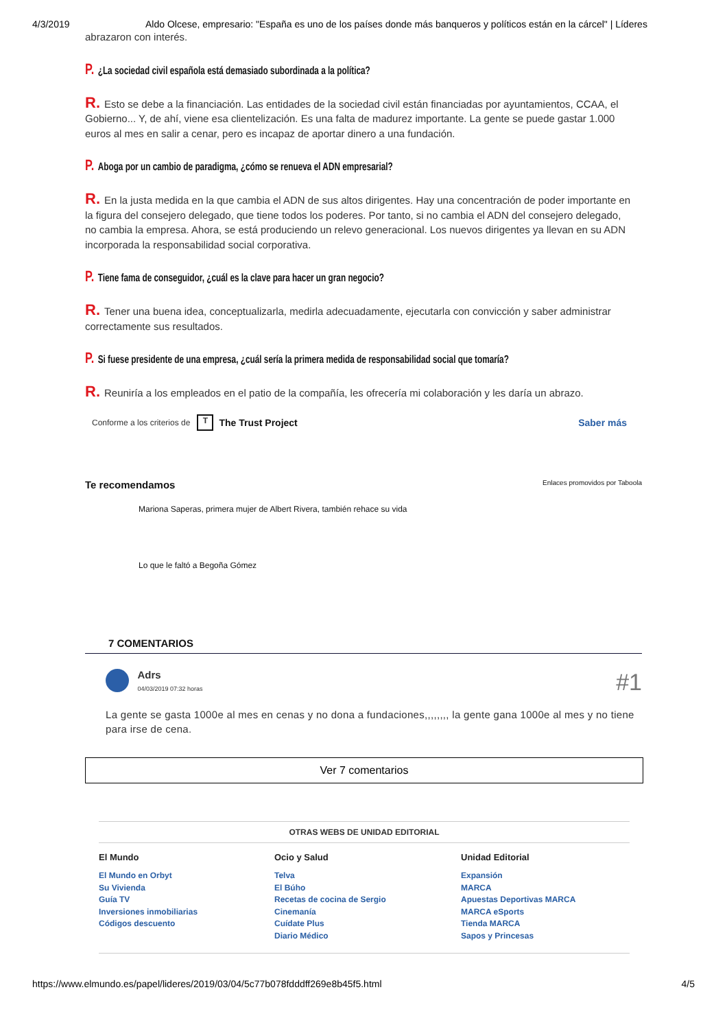4/3/2019 Aldo Olcese, empresario: "España es uno de los países donde más banqueros y políticos están en la cárcel" | Líderes
abrazaron con interés.
P. ¿La sociedad civil española está demasiado subordinada a la política?
R. Esto se debe a la financiación. Las entidades de la sociedad civil están financiadas por ayuntamientos, CCAA, el Gobierno... Y, de ahí, viene esa clientelización. Es una falta de madurez importante. La gente se puede gastar 1.000 euros al mes en salir a cenar, pero es incapaz de aportar dinero a una fundación.
P. Aboga por un cambio de paradigma, ¿cómo se renueva el ADN empresarial?
R. En la justa medida en la que cambia el ADN de sus altos dirigentes. Hay una concentración de poder importante en la figura del consejero delegado, que tiene todos los poderes. Por tanto, si no cambia el ADN del consejero delegado, no cambia la empresa. Ahora, se está produciendo un relevo generacional. Los nuevos dirigentes ya llevan en su ADN incorporada la responsabilidad social corporativa.
P. Tiene fama de conseguidor, ¿cuál es la clave para hacer un gran negocio?
R. Tener una buena idea, conceptualizarla, medirla adecuadamente, ejecutarla con convicción y saber administrar correctamente sus resultados.
P. Si fuese presidente de una empresa, ¿cuál sería la primera medida de responsabilidad social que tomaría?
R. Reuniría a los empleados en el patio de la compañía, les ofrecería mi colaboración y les daría un abrazo.
Conforme a los criterios de T The Trust Project Saber más
Te recomendamos Enlaces promovidos por Taboola
Mariona Saperas, primera mujer de Albert Rivera, también rehace su vida
Lo que le faltó a Begoña Gómez
7 COMENTARIOS
Adrs
04/03/2019 07:32 horas
#1
La gente se gasta 1000e al mes en cenas y no dona a fundaciones,,,,,,,, la gente gana 1000e al mes y no tiene para irse de cena.
Ver 7 comentarios
OTRAS WEBS DE UNIDAD EDITORIAL
El Mundo
El Mundo en Orbyt
Su Vivienda
Guía TV
Inversiones inmobiliarias
Códigos descuento
Ocio y Salud
Telva
El Búho
Recetas de cocina de Sergio
Cinemanía
Cuídate Plus
Diario Médico
Unidad Editorial
Expansión
MARCA
Apuestas Deportivas MARCA
MARCA eSports
Tienda MARCA
Sapos y Princesas
https://www.elmundo.es/papel/lideres/2019/03/04/5c77b078fdddff269e8b45f5.html 4/5